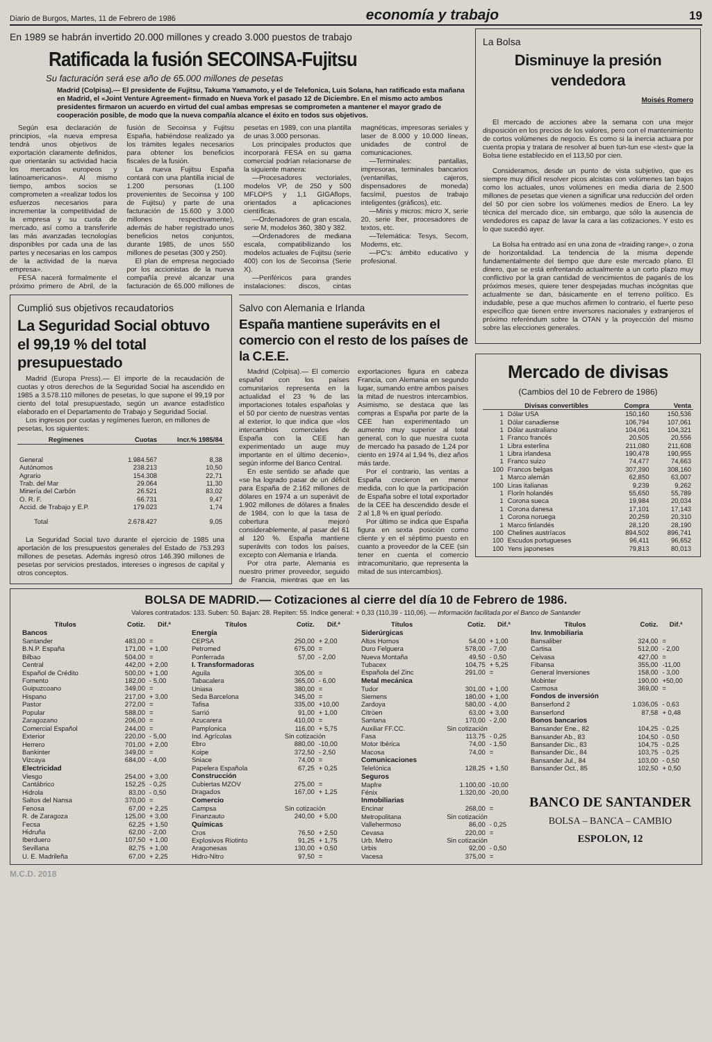Diario de Burgos, Martes, 11 de Febrero de 1986 economía y trabajo 19
En 1989 se habrán invertido 20.000 millones y creado 3.000 puestos de trabajo
Ratificada la fusión SECOINSA-Fujitsu
Su facturación será ese año de 65.000 millones de pesetas
Madrid (Colpisa).— El presidente de Fujitsu, Takuma Yamamoto, y el de Telefonica, Luis Solana, han ratificado esta mañana en Madrid, el «Joint Venture Agreement» firmado en Nueva York el pasado 12 de Diciembre. En el mismo acto ambos presidentes firmaron un acuerdo en virtud del cual ambas empresas se comprometen a mantener el mayor grado de cooperación posible, de modo que la nueva compañía alcance el éxito en todos sus objetivos.
Según esa declaración de principios, «la nueva empresa tendrá unos objetivos de exportación claramente definidos, que orientarán su actividad hacia los mercados europeos y latinoamericanos». Al mismo tiempo, ambos socios se comprometen a «realizar todos los esfuerzos necesarios para incrementar la competitividad de la empresa y su cuota de mercado, así como a transferirle las más avanzadas tecnologías disponibles por cada una de las partes y necesarias en los campos de la actividad de la nueva empresa».
FESA nacerá formalmente el próximo primero de Abril, de la fusión de Secoinsa y Fujitsu España, habiéndose realizado ya los trámites legales necesarios para obtener los beneficios fiscales de la fusión.
La nueva Fujitsu España contará con una plantilla inicial de 1.200 personas (1.100 provenientes de Secoinsa y 100 de Fujitsu) y parte de una facturación de 15.600 y 3.000 millones respectivamente), además de haber registrado unos beneficios netos conjuntos, durante 1985, de unos 550 millones de pesetas (300 y 250).
El plan de empresa negociado por los accionistas de la nueva compañía prevé alcanzar una facturación de 65.000 millones de pesetas en 1989, con una plantilla de unas 3.000 personas.
Los principales productos que incorporará FESA en su gama comercial podrían relacionarse de la siguiente manera:
—Procesadores vectoriales, modelos VP, de 250 y 500 MFLOPS y 1,1 GIGAflops, orientados a aplicaciones científicas.
—Ordenadores de gran escala, serie M, modelos 360, 380 y 382.
—Ordenadores de mediana escala, compatibilizando los modelos actuales de Fujitsu (serie 400) con los de Secoinsa (Serie X).
—Periféricos para grandes instalaciones: discos, cintas magnéticas, impresoras seriales y laser de 8.000 y 10.000 líneas, unidades de control de comunicaciones.
—Terminales: pantallas, impresoras, terminales bancarios (ventanillas, cajeros, dispensadores de moneda) facsímil, puestos de trabajo inteligentes (gráficos), etc.
—Minis y micros: micro X, serie 20, serie Iber, procesadores de textos, etc.
—Telemática: Tesys, Secom, Modems, etc.
—PC's: ámbito educativo y profesional.
Cumplió sus objetivos recaudatorios
La Seguridad Social obtuvo el 99,19 % del total presupuestado
Madrid (Europa Press).— El importe de la recaudación de cuotas y otros derechos de la Seguridad Social ha ascendido en 1985 a 3.578.110 millones de pesetas, lo que supone el 99,19 por ciento del total presupuestado, según un avance estadístico elaborado en el Departamento de Trabajo y Seguridad Social.
Los ingresos por cuotas y regímenes fueron, en millones de pesetas, los siguientes:
| Regímenes | Cuotas | Incr.% 1985/84 |
| --- | --- | --- |
| General | 1.984.567 | 8,38 |
| Autónomos | 238.213 | 10,50 |
| Agrario | 154.308 | 22,71 |
| Trab. del Mar | 29.064 | 11,30 |
| Minería del Carbón | 26.521 | 83,02 |
| O. R. F. | 66.731 | 9,47 |
| Accid. de Trabajo y E.P. | 179.023 | 1,74 |
| Total | 2.678.427 | 9,05 |
La Seguridad Social tuvo durante el ejercicio de 1985 una aportación de los presupuestos generales del Estado de 753.293 millones de pesetas. Además ingresó otros 146.390 millones de pesetas por servicios prestados, intereses o ingresos de capital y otros conceptos.
Salvo con Alemania e Irlanda
España mantiene superávits en el comercio con el resto de los países de la C.E.E.
Madrid (Colpisa).— El comercio español con los países comunitarios representa en la actualidad el 23 % de las importaciones totales españolas y el 50 por ciento de nuestras ventas al exterior, lo que indica que «los intercambios comerciales de España con la CEE han experimentado un auge muy importante en el último decenio», según informe del Banco Central.
En este sentido se añade que «se ha logrado pasar de un déficit para España de 2.162 millones de dólares en 1974 a un superávit de 1.902 millones de dólares a finales de 1984, con lo que la tasa de cobertura mejoró considerablemente, al pasar del 61 al 120 %. España mantiene superávits con todos los países, excepto con Alemania e Irlanda.
Por otra parte, Alemania es nuestro primer proveedor, seguido de Francia, mientras que en las exportaciones figura en cabeza Francia, con Alemania en segundo lugar, sumando entre ambos países la mitad de nuestros intercambios. Asimismo, se destaca que las compras a España por parte de la CEE han experimentado un aumento muy superior al total general, con lo que nuestra cuota de mercado ha pasado de 1,24 por ciento en 1974 al 1,94 %, diez años más tarde.
Por el contrario, las ventas a España crecieron en menor medida, con lo que la participación de España sobre el total exportador de la CEE ha descendido desde el 2 al 1,8 % en igual período.
Por último se indica que España figura en sexta posición como cliente y en el séptimo puesto en cuanto a proveedor de la CEE (sin tener en cuenta el comercio intracomunitario, que representa la mitad de sus intercambios).
La Bolsa
Disminuye la presión vendedora
Moisés Romero
El mercado de acciones abre la semana con una mejor disposición en los precios de los valores, pero con el mantenimiento de cortos volúmenes de negocio. Es como si la inercia actuara por cuenta propia y tratara de resolver al buen tun-tun ese «test» que la Bolsa tiene establecido en el 113,50 por cien.
Consideramos, desde un punto de vista subjetivo, que es siempre muy difícil resolver picos alcistas con volúmenes tan bajos como los actuales, unos volúmenes en media diaria de 2.500 millones de pesetas que vienen a significar una reducción del orden del 50 por cien sobre los volúmenes medios de Enero. La ley técnica del mercado dice, sin embargo, que sólo la ausencia de vendedores es capaz de lavar la cara a las cotizaciones. Y esto es lo que sucedió ayer.
La Bolsa ha entrado así en una zona de «traiding range», o zona de horizontalidad. La tendencia de la misma depende fundamentalmente del tiempo que dure este mercado plano. El dinero, que se está enfrentando actualmente a un corto plazo muy conflictivo por la gran cantidad de vencimientos de pagarés de los próximos meses, quiere tener despejadas muchas incógnitas que actualmente se dan, básicamente en el terreno político. Es indudable, pese a que muchos afirmen lo contrario, el fuerte peso específico que tienen entre inversores nacionales y extranjeros el próximo referéndum sobre la OTAN y la proyección del mismo sobre las elecciones generales.
Mercado de divisas
(Cambios del 10 de Febrero de 1986)
| | Divisas convertibles | Compra | Venta |
| --- | --- | --- | --- |
| 1 | Dólar USA | 150,160 | 150,536 |
| 1 | Dólar canadiense | 106,794 | 107,061 |
| 1 | Dólar australiano | 104,061 | 104,321 |
| 1 | Franco francés | 20,505 | 20,556 |
| 1 | Libra esterlina | 211,080 | 211,608 |
| 1 | Libra irlandesa | 190,478 | 190,955 |
| 1 | Franco suizo | 74,477 | 74,663 |
| 100 | Francos belgas | 307,390 | 308,160 |
| 1 | Marco alemán | 62,850 | 63,007 |
| 100 | Liras italianas | 9,239 | 9,262 |
| 1 | Florín holandés | 55,650 | 55,789 |
| 1 | Corona sueca | 19,984 | 20,034 |
| 1 | Corona danesa | 17,101 | 17,143 |
| 1 | Corona noruega | 20,259 | 20,310 |
| 1 | Marco finlandés | 28,120 | 28,190 |
| 100 | Chelines austríacos | 894,502 | 896,741 |
| 100 | Escudos portugueses | 96,411 | 96,652 |
| 100 | Yens japoneses | 79,813 | 80,013 |
BOLSA DE MADRID.— Cotizaciones al cierre del día 10 de Febrero de 1986.
Valores contratados: 133. Suben: 50. Bajan: 28. Repiten: 55. Indice general: + 0,33 (110,39 - 110,06). — Información facilitada por el Banco de Santander
| Títulos | Cotiz. | Dif.ª |
| --- | --- | --- |
| Bancos | | |
| Santander | 483,00 | = |
| B.N.P. España | 171,00 | + 1,00 |
| Bilbao | 504,00 | = |
| Central | 442,00 | + 2,00 |
| Español de Crédito | 500,00 | + 1,00 |
| Fomento | 182,00 | - 5,00 |
| Guipuzcoano | 349,00 | = |
| Hispano | 217,00 | + 3,00 |
| Pastor | 272,00 | = |
| Popular | 588,00 | = |
| Zaragozano | 206,00 | = |
| Comercial Español | 244,00 | = |
| Exterior | 220,00 | - 5,00 |
| Herrero | 701,00 | + 2,00 |
| Bankinter | 349,00 | = |
| Vizcaya | 684,00 | - 4,00 |
| Electricidad | | |
| Viesgo | 254,00 | + 3,00 |
| Cantábrico | 152,25 | - 0,25 |
| Hidrola | 83,00 | - 0,50 |
| Saltos del Nansa | 370,00 | = |
| Fenosa | 67,00 | + 2,25 |
| R. de Zaragoza | 125,00 | + 3,00 |
| Fecsa | 62,25 | + 1,50 |
| Hidruña | 62,00 | - 2,00 |
| Iberduero | 107,50 | + 1,00 |
| Sevillana | 82,75 | + 1,00 |
| U. E. Madrileña | 67,00 | + 2,25 |
| Títulos | Cotiz. | Dif.ª |
| --- | --- | --- |
| Energía | | |
| CEPSA | 250,00 | + 2,00 |
| Petromed | 675,00 | = |
| Ponferrada | 57,00 | - 2,00 |
| I. Transformadoras | | |
| Aguila | 305,00 | = |
| Tabacalera | 365,00 | - 6,00 |
| Uniasa | 380,00 | = |
| Seda Barcelona | 345,00 | = |
| Tafisa | 335,00 | +10,00 |
| Sarrió | 91,00 | + 1,00 |
| Azucarera | 410,00 | = |
| Pamplonica | 116,00 | + 5,75 |
| Ind. Agrícolas | Sin cotización | |
| Ebro | 880,00 | -10,00 |
| Koipe | 372,50 | - 2,50 |
| Sniace | 74,00 | = |
| Papelera Española | 67,25 | + 0,25 |
| Construcción | | |
| Cubiertas MZOV | 275,00 | = |
| Dragados | 167,00 | + 1,25 |
| Comercio | | |
| Campsa | Sin cotización | |
| Finanzauto | 240,00 | + 5,00 |
| Químicas | | |
| Cros | 76,50 | + 2,50 |
| Explosivos Riotinto | 91,25 | + 1,75 |
| Aragonesas | 130,00 | + 0,50 |
| Hidro-Nitro | 97,50 | = |
| Títulos | Cotiz. | Dif.ª |
| --- | --- | --- |
| Siderúrgicas | | |
| Altos Hornos | 54,00 | + 1,00 |
| Duro Felguera | 578,00 | - 7,00 |
| Nueva Montaña | 49,50 | - 0,50 |
| Tubacex | 104,75 | + 5,25 |
| Española del Zinc | 291,00 | = |
| Metal mecánica | | |
| Tudor | 301,00 | + 1,00 |
| Siemens | 180,00 | + 1,00 |
| Zardoya | 580,00 | - 4,00 |
| Citröen | 63,00 | + 3,00 |
| Santana | 170,00 | - 2,00 |
| Auxiliar FF.CC. | Sin cotización | |
| Fasa | 113,75 | - 0,25 |
| Motor Ibérica | 74,00 | - 1,50 |
| Macosa | 74,00 | = |
| Comunicaciones | | |
| Telefónica | 128,25 | + 1,50 |
| Seguros | | |
| Mapfre | 1.100,00 | -10,00 |
| Fénix | 1.320,00 | -20,00 |
| Inmobiliarias | | |
| Encinar | 268,00 | = |
| Metropolitana | Sin cotización | |
| Vallehermoso | 86,00 | - 0,25 |
| Cevasa | 220,00 | = |
| Urb. Metro | Sin cotización | |
| Urbis | 92,00 | - 0,50 |
| Vacesa | 375,00 | = |
| Títulos | Cotiz. | Dif.ª |
| --- | --- | --- |
| Inv. Inmobiliaria | | |
| Bansaliber | 324,00 | = |
| Cartisa | 512,00 | - 2,00 |
| Ceivasa | 427,00 | = |
| Fibansa | 355,00 | -11,00 |
| General Inversiones | 158,00 | - 3,00 |
| Mobinter | 190,00 | +50,00 |
| Carmosa | 369,00 | = |
| Fondos de inversión | | |
| Banserfond 2 | 1.036,05 | - 0,63 |
| Banserfond | 87,58 | + 0,48 |
| Bonos bancarios | | |
| Bansander Ene., 82 | 104,25 | - 0,25 |
| Bansander Ab., 83 | 104,50 | - 0,50 |
| Bansander Dic., 83 | 104,75 | - 0,25 |
| Bansander Dic., 84 | 103,75 | - 0,25 |
| Bansander Jul., 84 | 103,00 | - 0,50 |
| Bansander Oct., 85 | 102,50 | + 0,50 |
BANCO DE SANTANDER
BOLSA – BANCA – CAMBIO
ESPOLON, 12
M.C.D. 2018